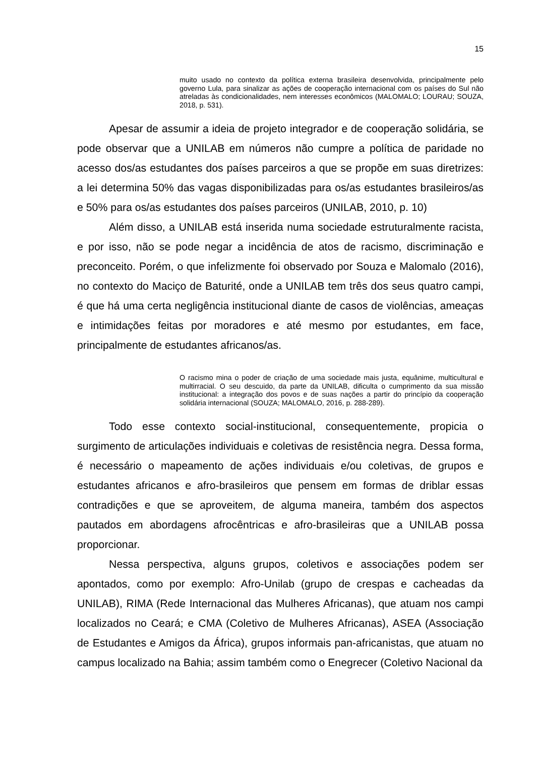15
muito usado no contexto da política externa brasileira desenvolvida, principalmente pelo governo Lula, para sinalizar as ações de cooperação internacional com os países do Sul não atreladas às condicionalidades, nem interesses econômicos (MALOMALO; LOURAU; SOUZA, 2018, p. 531).
Apesar de assumir a ideia de projeto integrador e de cooperação solidária, se pode observar que a UNILAB em números não cumpre a política de paridade no acesso dos/as estudantes dos países parceiros a que se propõe em suas diretrizes: a lei determina 50% das vagas disponibilizadas para os/as estudantes brasileiros/as e 50% para os/as estudantes dos países parceiros (UNILAB, 2010, p. 10)
Além disso, a UNILAB está inserida numa sociedade estruturalmente racista, e por isso, não se pode negar a incidência de atos de racismo, discriminação e preconceito. Porém, o que infelizmente foi observado por Souza e Malomalo (2016), no contexto do Maciço de Baturité, onde a UNILAB tem três dos seus quatro campi, é que há uma certa negligência institucional diante de casos de violências, ameaças e intimidações feitas por moradores e até mesmo por estudantes, em face, principalmente de estudantes africanos/as.
O racismo mina o poder de criação de uma sociedade mais justa, equânime, multicultural e multirracial. O seu descuido, da parte da UNILAB, dificulta o cumprimento da sua missão institucional: a integração dos povos e de suas nações a partir do princípio da cooperação solidária internacional (SOUZA; MALOMALO, 2016, p. 288-289).
Todo esse contexto social-institucional, consequentemente, propicia o surgimento de articulações individuais e coletivas de resistência negra. Dessa forma, é necessário o mapeamento de ações individuais e/ou coletivas, de grupos e estudantes africanos e afro-brasileiros que pensem em formas de driblar essas contradições e que se aproveitem, de alguma maneira, também dos aspectos pautados em abordagens afrocêntricas e afro-brasileiras que a UNILAB possa proporcionar.
Nessa perspectiva, alguns grupos, coletivos e associações podem ser apontados, como por exemplo: Afro-Unilab (grupo de crespas e cacheadas da UNILAB), RIMA (Rede Internacional das Mulheres Africanas), que atuam nos campi localizados no Ceará; e CMA (Coletivo de Mulheres Africanas), ASEA (Associação de Estudantes e Amigos da África), grupos informais pan-africanistas, que atuam no campus localizado na Bahia; assim também como o Enegrecer (Coletivo Nacional da